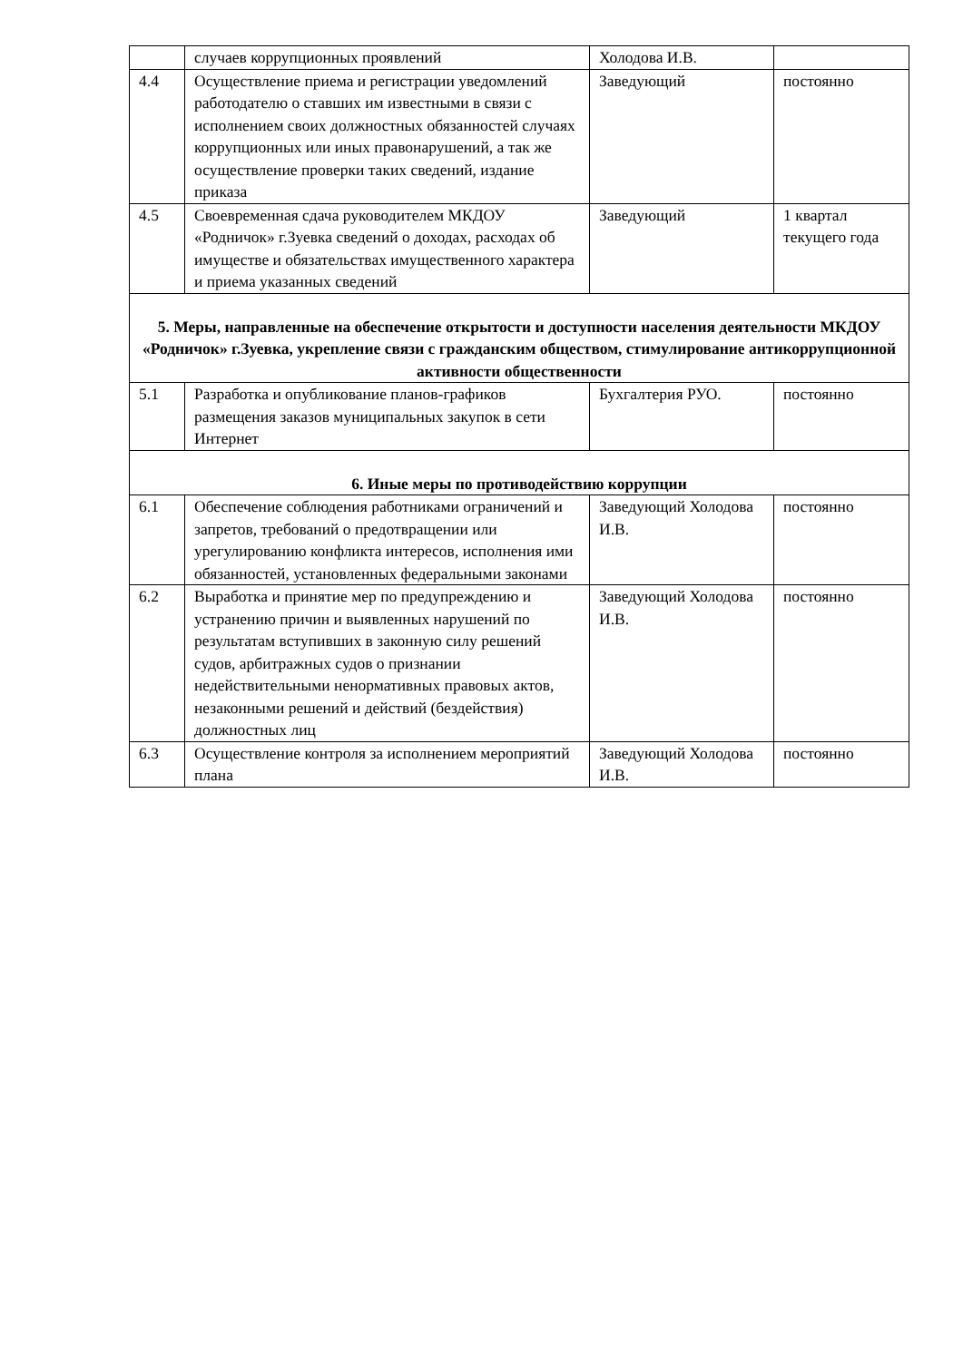| | случаев коррупционных проявлений | Холодова И.В. | |
| 4.4 | Осуществление приема и регистрации уведомлений работодателю о ставших им известными в связи с исполнением своих должностных обязанностей случаях коррупционных или иных правонарушений, а так же осуществление проверки таких сведений, издание приказа | Заведующий | постоянно |
| 4.5 | Своевременная сдача руководителем МКДОУ «Родничок» г.Зуевка сведений о доходах, расходах об имуществе и обязательствах имущественного характера и приема указанных сведений | Заведующий | 1 квартал текущего года |
| 5. Меры, направленные на обеспечение открытости и доступности населения деятельности МКДОУ «Родничок» г.Зуевка, укрепление связи с гражданским обществом, стимулирование антикоррупционной активности общественности | | | |
| 5.1 | Разработка и опубликование планов-графиков размещения заказов муниципальных закупок в сети Интернет | Бухгалтерия РУО. | постоянно |
| 6. Иные меры по противодействию коррупции | | | |
| 6.1 | Обеспечение соблюдения работниками ограничений и запретов, требований о предотвращении или урегулированию конфликта интересов, исполнения ими обязанностей, установленных федеральными законами | Заведующий Холодова И.В. | постоянно |
| 6.2 | Выработка и принятие мер по предупреждению и устранению причин и выявленных нарушений по результатам вступивших в законную силу решений судов, арбитражных судов о признании недействительными ненормативных правовых актов, незаконными решений и действий (бездействия) должностных лиц | Заведующий Холодова И.В. | постоянно |
| 6.3 | Осуществление контроля за исполнением мероприятий плана | Заведующий Холодова И.В. | постоянно |